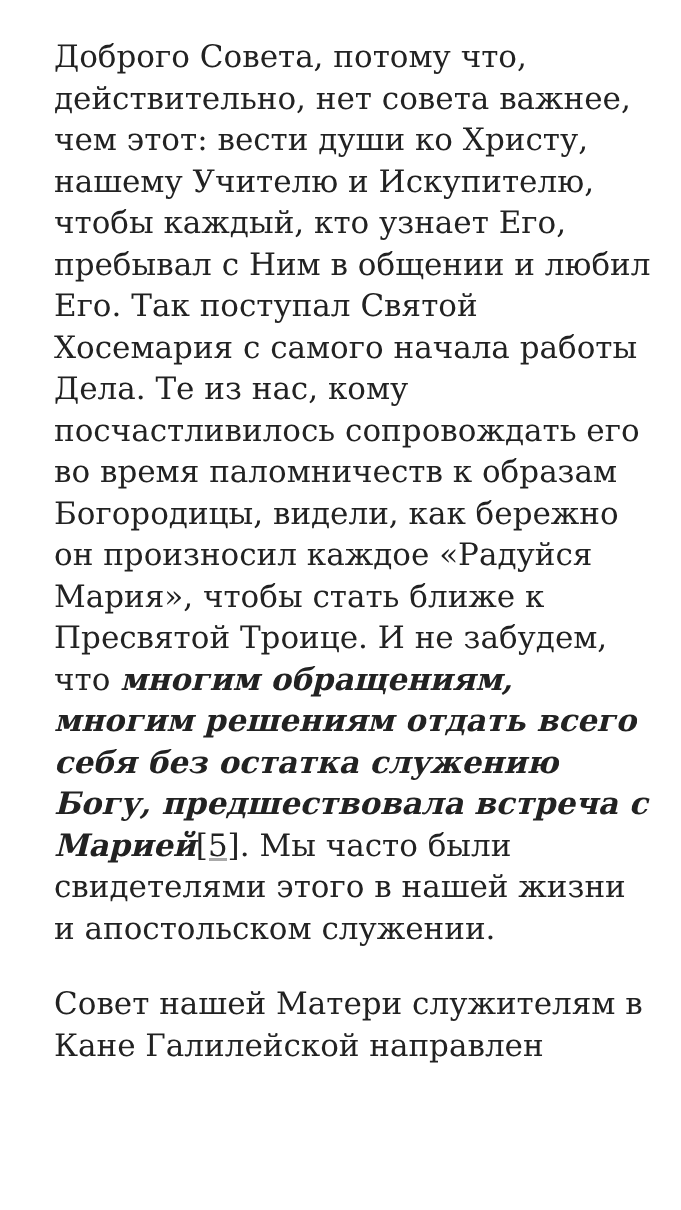Доброго Совета, потому что, действительно, нет совета важнее, чем этот: вести души ко Христу, нашему Учителю и Искупителю, чтобы каждый, кто узнает Его, пребывал с Ним в общении и любил Его. Так поступал Святой Хосемария с самого начала работы Дела. Те из нас, кому посчастливилось сопровождать его во время паломничеств к образам Богородицы, видели, как бережно он произносил каждое «Радуйся Мария», чтобы стать ближе к Пресвятой Троице. И не забудем, что многим обращениям, многим решениям отдать всего себя без остатка служению Богу, предшествовала встреча с Марией[5]. Мы часто были свидетелями этого в нашей жизни и апостольском служении.
Совет нашей Матери служителям в Кане Галилейской направлен